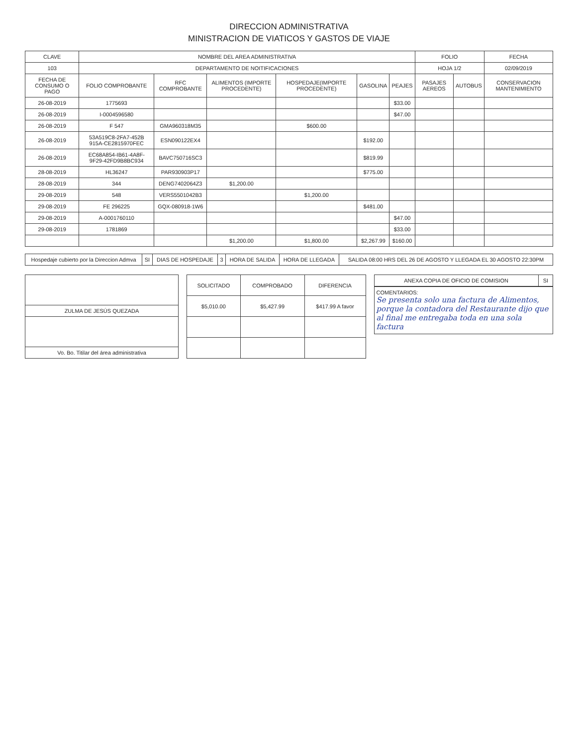DIRECCION ADMINISTRATIVA
MINISTRACION DE VIATICOS Y GASTOS DE VIAJE
| CLAVE | NOMBRE DEL AREA ADMINISTRATIVA | | | | | | FOLIO | | FECHA |
| --- | --- | --- | --- | --- | --- | --- | --- | --- | --- |
| 103 | DEPARTAMENTO DE NOITIFICACIONES | | | | | | HOJA 1/2 | | 02/09/2019 |
| FECHA DE CONSUMO O PAGO | FOLIO COMPROBANTE | RFC COMPROBANTE | ALIMENTOS (IMPORTE PROCEDENTE) | HOSPEDAJE(IMPORTE PROCEDENTE) | GASOLINA | PEAJES | PASAJES AEREOS | AUTOBUS | CONSERVACION MANTENIMIENTO |
| 26-08-2019 | 1775693 | | | | | $33.00 | | | |
| 26-08-2019 | I-0004596580 | | | | | $47.00 | | | |
| 26-08-2019 | F 547 | GMA960318M35 | | $600.00 | | | | | |
| 26-08-2019 | 53A519C8-2FA7-452B 915A-CE2815970FEC | ESN090122EX4 | | | $192.00 | | | | |
| 26-08-2019 | EC68A854-IB61-4A8F-9F29-42FD9B8BC934 | BAVC750716SC3 | | | $819.99 | | | | |
| 28-08-2019 | HL36247 | PAR930903P17 | | | $775.00 | | | | |
| 28-08-2019 | 344 | DENG7402064Z3 | $1,200.00 | | | | | | |
| 29-08-2019 | 548 | VERS5501042B3 | | $1,200.00 | | | | | |
| 29-08-2019 | FE 296225 | GQX-080918-1W6 | | | $481.00 | | | | |
| 29-08-2019 | A-0001760110 | | | | | $47.00 | | | |
| 29-08-2019 | 1781869 | | | | | $33.00 | | | |
| | | | $1,200.00 | $1,800.00 | $2,267.99 | $160.00 | | | |
| Hospedaje cubierto por la Direccion Admva | SI | DIAS DE HOSPEDAJE | 3 | HORA DE SALIDA | HORA DE LLEGADA | SALIDA 08:00 HRS DEL 26 DE AGOSTO Y LLEGADA EL 30 AGOSTO 22:30PM |
| ZULMA DE JESÚS QUEZADA |
| Vo. Bo. Titilar del área administrativa |
| SOLICITADO | COMPROBADO | DIFERENCIA |
| --- | --- | --- |
| $5,010.00 | $5,427.99 | $417.99 A favor |
| ANEXA COPIA DE OFICIO DE COMISION | SI |
| COMENTARIOS: Se presenta solo una factura de Alimentos, porque la contadora del Restaurante dijo que al final me entregaba toda en una sola factura |